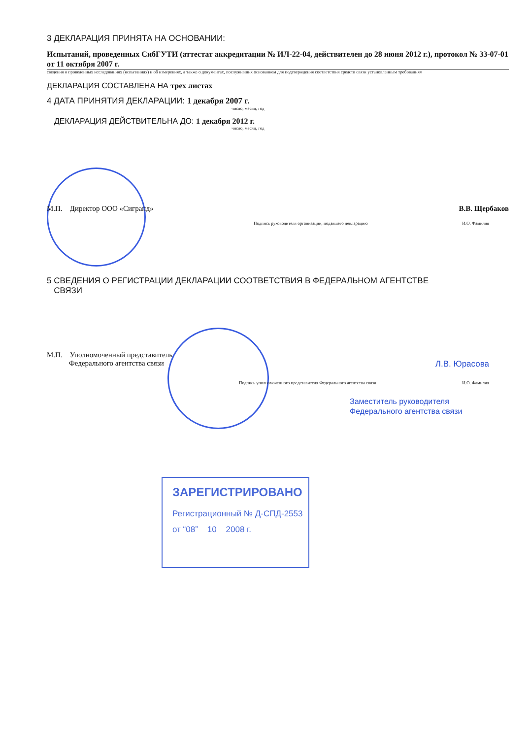3 ДЕКЛАРАЦИЯ ПРИНЯТА НА ОСНОВАНИИ:
Испытаний, проведенных СибГУТИ (аттестат аккредитации № ИЛ-22-04, действителен до 28 июня 2012 г.), протокол № 33-07-01 от 11 октября 2007 г.
сведения о проведенных исследованиях (испытаниях) и об измерениях, а также о документах, послуживших основанием для подтверждения соответствия средств связи установленным требованиям
ДЕКЛАРАЦИЯ СОСТАВЛЕНА НА трех листах
4 ДАТА ПРИНЯТИЯ ДЕКЛАРАЦИИ: 1 декабря 2007 г.
число, месяц, год
ДЕКЛАРАЦИЯ ДЕЙСТВИТЕЛЬНА ДО: 1 декабря 2012 г.
число, месяц, год
М.П. Директор ООО «Сигранд» В.В. Щербаков
Подпись руководителя организации, подавшего декларацию И.О. Фамилия
5 СВЕДЕНИЯ О РЕГИСТРАЦИИ ДЕКЛАРАЦИИ СООТВЕТСТВИЯ В ФЕДЕРАЛЬНОМ АГЕНТСТВЕ
СВЯЗИ
М.П. Уполномоченный представитель
Федерального агентства связи Л.В. Юрасова
Подпись уполномоченного представителя Федерального агентства связи И.О. Фамилия
Заместитель руководителя
Федерального агентства связи
ЗАРЕГИСТРИРОВАНО
Регистрационный № Д-СПД-2553
от “08” 10 2008 г.